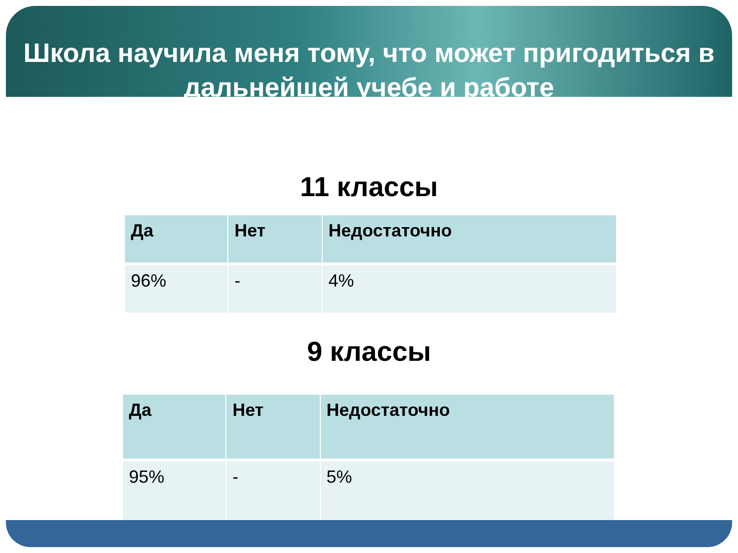Школа научила меня тому, что может пригодиться в дальнейшей учебе и работе
11 классы
| Да | Нет | Недостаточно |
| --- | --- | --- |
| 96% | - | 4% |
9 классы
| Да | Нет | Недостаточно |
| --- | --- | --- |
| 95% | - | 5% |